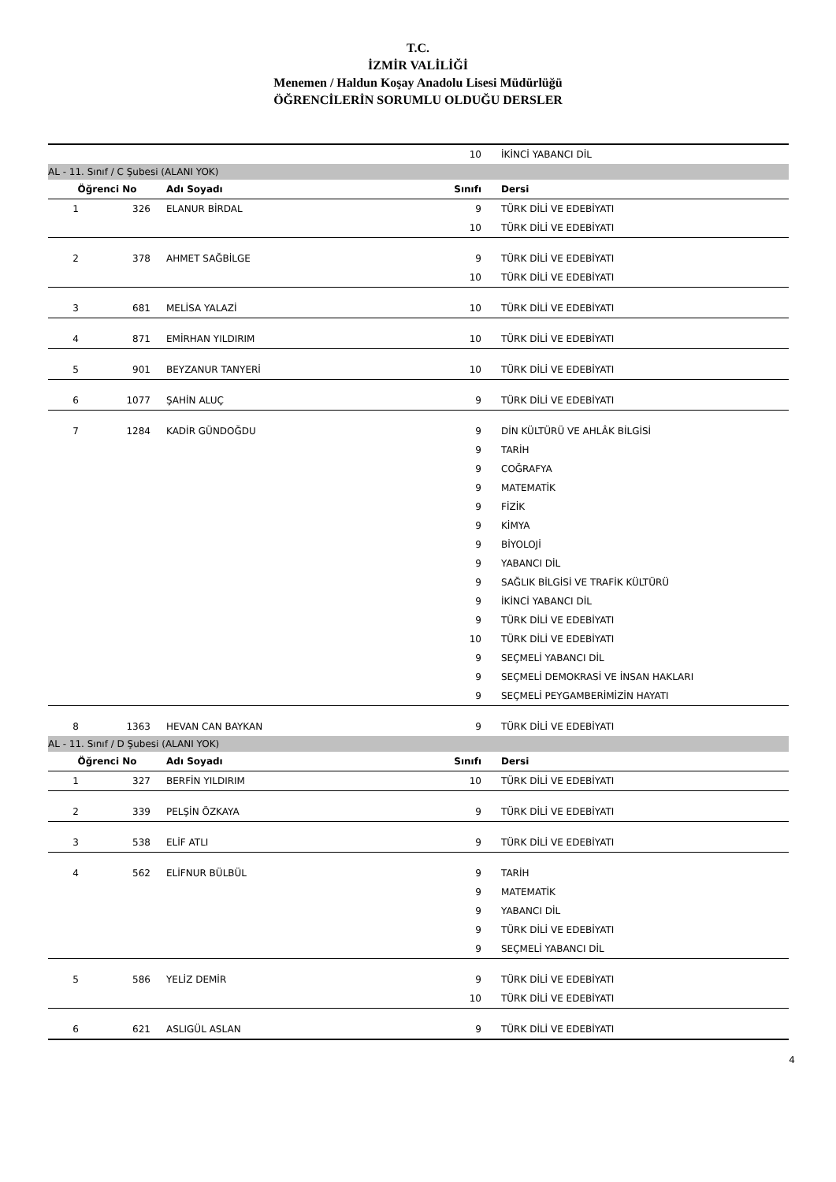T.C.
İZMİR VALİLİĞİ
Menemen / Haldun Koşay Anadolu Lisesi Müdürlüğü
ÖĞRENCİLERİN SORUMLU OLDUĞU DERSLER
| | | | 10 | İKİNCİ YABANCI DİL |
| AL - 11. Sınıf / C Şubesi (ALANI YOK) | | | | |
| Öğrenci No | | Adı Soyadı | Sınıfı | Dersi |
| 1 | 326 | ELANUR BİRDAL | 9 | TÜRK DİLİ VE EDEBİYATI |
| | | | 10 | TÜRK DİLİ VE EDEBİYATI |
| 2 | 378 | AHMET SAĞBİLGE | 9 | TÜRK DİLİ VE EDEBİYATI |
| | | | 10 | TÜRK DİLİ VE EDEBİYATI |
| 3 | 681 | MELİSA YALAZİ | 10 | TÜRK DİLİ VE EDEBİYATI |
| 4 | 871 | EMİRHAN YILDIRIM | 10 | TÜRK DİLİ VE EDEBİYATI |
| 5 | 901 | BEYZANUR TANYERİ | 10 | TÜRK DİLİ VE EDEBİYATI |
| 6 | 1077 | ŞAHİN ALUÇ | 9 | TÜRK DİLİ VE EDEBİYATI |
| 7 | 1284 | KADİR GÜNDOĞDU | 9 | DİN KÜLTÜRÜ VE AHLÂK BİLGİSİ |
| | | | 9 | TARİH |
| | | | 9 | COĞRAFYA |
| | | | 9 | MATEMATİK |
| | | | 9 | FİZİK |
| | | | 9 | KİMYA |
| | | | 9 | BİYOLOJİ |
| | | | 9 | YABANCI DİL |
| | | | 9 | SAĞLIK BİLGİSİ VE TRAFİK KÜLTÜRÜ |
| | | | 9 | İKİNCİ YABANCI DİL |
| | | | 9 | TÜRK DİLİ VE EDEBİYATI |
| | | | 10 | TÜRK DİLİ VE EDEBİYATI |
| | | | 9 | SEÇMELİ YABANCI DİL |
| | | | 9 | SEÇMELİ DEMOKRASİ VE İNSAN HAKLARI |
| | | | 9 | SEÇMELİ PEYGAMBERİMİZİN HAYATI |
| 8 | 1363 | HEVAN CAN BAYKAN | 9 | TÜRK DİLİ VE EDEBİYATI |
| AL - 11. Sınıf / D Şubesi (ALANI YOK) | | | | |
| Öğrenci No | | Adı Soyadı | Sınıfı | Dersi |
| 1 | 327 | BERFİN YILDIRIM | 10 | TÜRK DİLİ VE EDEBİYATI |
| 2 | 339 | PELŞİN ÖZKAYA | 9 | TÜRK DİLİ VE EDEBİYATI |
| 3 | 538 | ELİF ATLI | 9 | TÜRK DİLİ VE EDEBİYATI |
| 4 | 562 | ELİFNUR BÜLBÜL | 9 | TARİH |
| | | | 9 | MATEMATİK |
| | | | 9 | YABANCI DİL |
| | | | 9 | TÜRK DİLİ VE EDEBİYATI |
| | | | 9 | SEÇMELİ YABANCI DİL |
| 5 | 586 | YELİZ DEMİR | 9 | TÜRK DİLİ VE EDEBİYATI |
| | | | 10 | TÜRK DİLİ VE EDEBİYATI |
| 6 | 621 | ASLIGÜL ASLAN | 9 | TÜRK DİLİ VE EDEBİYATI |
4